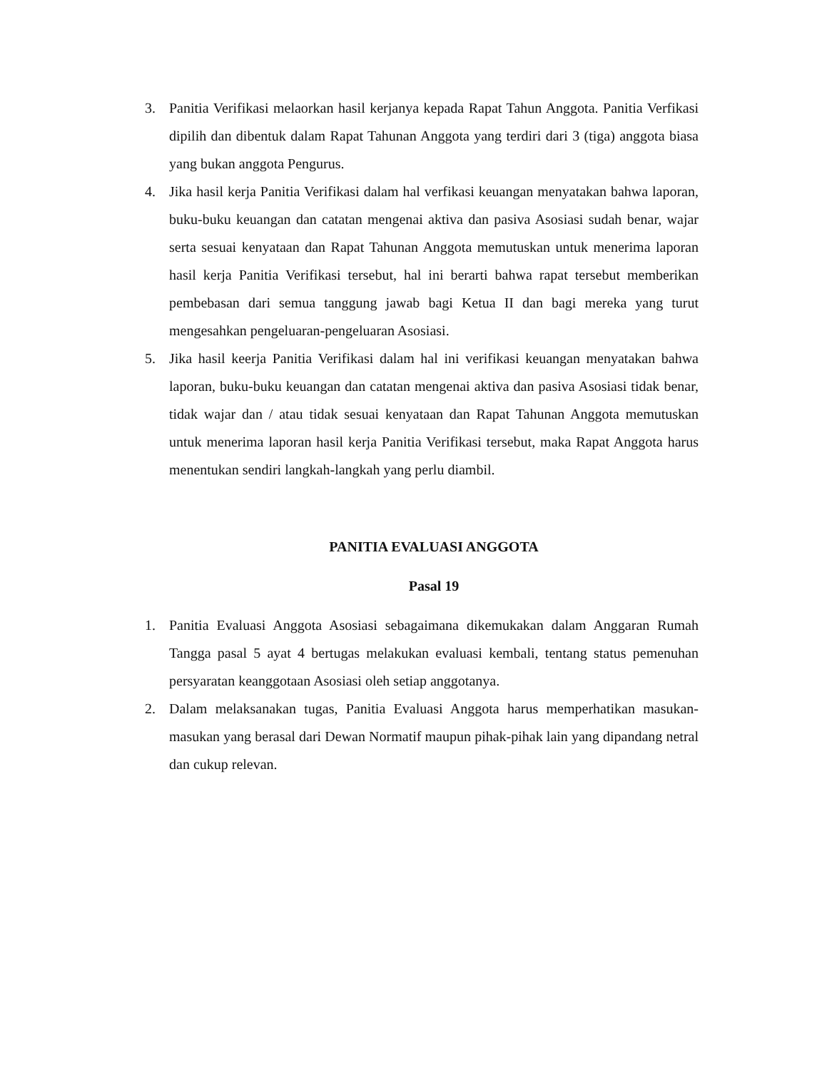3. Panitia Verifikasi melaorkan hasil kerjanya kepada Rapat Tahun Anggota. Panitia Verfikasi dipilih dan dibentuk dalam Rapat Tahunan Anggota yang terdiri dari 3 (tiga) anggota biasa yang bukan anggota Pengurus.
4. Jika hasil kerja Panitia Verifikasi dalam hal verfikasi keuangan menyatakan bahwa laporan, buku-buku keuangan dan catatan mengenai aktiva dan pasiva Asosiasi sudah benar, wajar serta sesuai kenyataan dan Rapat Tahunan Anggota memutuskan untuk menerima laporan hasil kerja Panitia Verifikasi tersebut, hal ini berarti bahwa rapat tersebut memberikan pembebasan dari semua tanggung jawab bagi Ketua II dan bagi mereka yang turut mengesahkan pengeluaran-pengeluaran Asosiasi.
5. Jika hasil keerja Panitia Verifikasi dalam hal ini verifikasi keuangan menyatakan bahwa laporan, buku-buku keuangan dan catatan mengenai aktiva dan pasiva Asosiasi tidak benar, tidak wajar dan / atau tidak sesuai kenyataan dan Rapat Tahunan Anggota memutuskan untuk menerima laporan hasil kerja Panitia Verifikasi tersebut, maka Rapat Anggota harus menentukan sendiri langkah-langkah yang perlu diambil.
PANITIA EVALUASI ANGGOTA
Pasal 19
1. Panitia Evaluasi Anggota Asosiasi sebagaimana dikemukakan dalam Anggaran Rumah Tangga pasal 5 ayat 4 bertugas melakukan evaluasi kembali, tentang status pemenuhan persyaratan keanggotaan Asosiasi oleh setiap anggotanya.
2. Dalam melaksanakan tugas, Panitia Evaluasi Anggota harus memperhatikan masukan-masukan yang berasal dari Dewan Normatif maupun pihak-pihak lain yang dipandang netral dan cukup relevan.